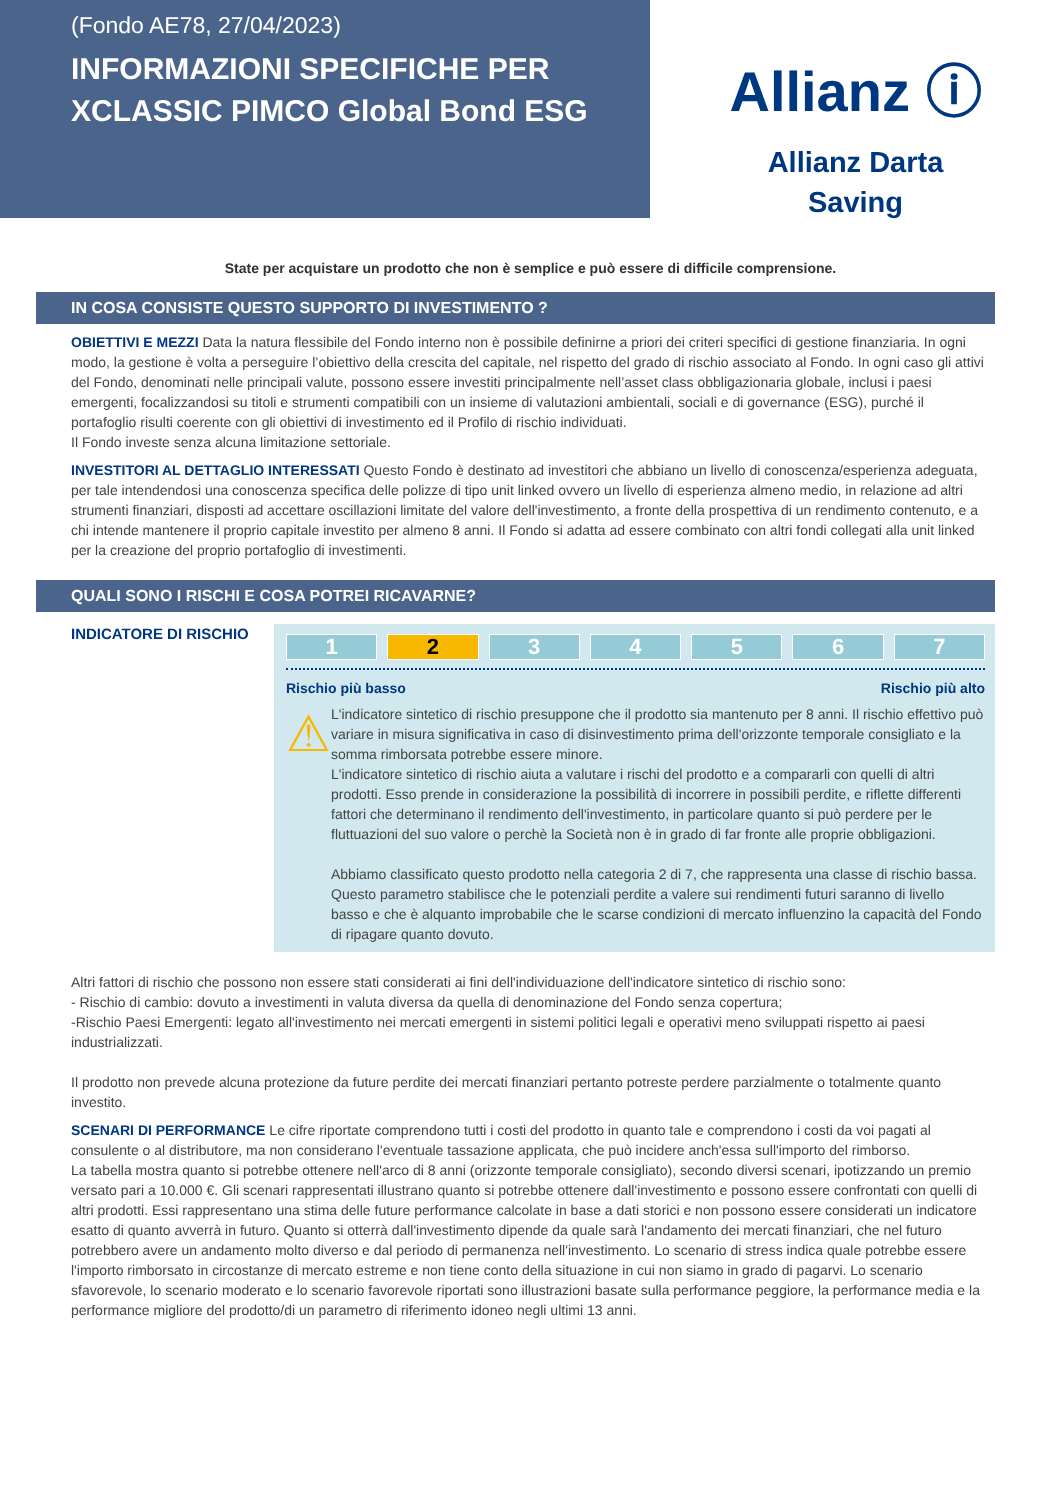(Fondo AE78, 27/04/2023)
INFORMAZIONI SPECIFICHE PER XCLASSIC PIMCO Global Bond ESG
Allianz ⓘ
Allianz Darta
Saving
State per acquistare un prodotto che non è semplice e può essere di difficile comprensione.
IN COSA CONSISTE QUESTO SUPPORTO DI INVESTIMENTO ?
OBIETTIVI E MEZZI Data la natura flessibile del Fondo interno non è possibile definirne a priori dei criteri specifici di gestione finanziaria. In ogni modo, la gestione è volta a perseguire l’obiettivo della crescita del capitale, nel rispetto del grado di rischio associato al Fondo. In ogni caso gli attivi del Fondo, denominati nelle principali valute, possono essere investiti principalmente nell’asset class obbligazionaria globale, inclusi i paesi emergenti, focalizzandosi su titoli e strumenti compatibili con un insieme di valutazioni ambientali, sociali e di governance (ESG), purché il portafoglio risulti coerente con gli obiettivi di investimento ed il Profilo di rischio individuati.
Il Fondo investe senza alcuna limitazione settoriale.
INVESTITORI AL DETTAGLIO INTERESSATI Questo Fondo è destinato ad investitori che abbiano un livello di conoscenza/esperienza adeguata, per tale intendendosi una conoscenza specifica delle polizze di tipo unit linked ovvero un livello di esperienza almeno medio, in relazione ad altri strumenti finanziari, disposti ad accettare oscillazioni limitate del valore dell'investimento, a fronte della prospettiva di un rendimento contenuto, e a chi intende mantenere il proprio capitale investito per almeno 8 anni. Il Fondo si adatta ad essere combinato con altri fondi collegati alla unit linked per la creazione del proprio portafoglio di investimenti.
QUALI SONO I RISCHI E COSA POTREI RICAVARNE?
INDICATORE DI RISCHIO
1 2 3 4 5 6 7
Rischio più basso Rischio più alto
⚠
L'indicatore sintetico di rischio presuppone che il prodotto sia mantenuto per 8 anni. Il rischio effettivo può variare in misura significativa in caso di disinvestimento prima dell'orizzonte temporale consigliato e la somma rimborsata potrebbe essere minore.
L'indicatore sintetico di rischio aiuta a valutare i rischi del prodotto e a compararli con quelli di altri prodotti. Esso prende in considerazione la possibilità di incorrere in possibili perdite, e riflette differenti fattori che determinano il rendimento dell'investimento, in particolare quanto si può perdere per le fluttuazioni del suo valore o perchè la Società non è in grado di far fronte alle proprie obbligazioni.
Abbiamo classificato questo prodotto nella categoria 2 di 7, che rappresenta una classe di rischio bassa. Questo parametro stabilisce che le potenziali perdite a valere sui rendimenti futuri saranno di livello basso e che è alquanto improbabile che le scarse condizioni di mercato influenzino la capacità del Fondo di ripagare quanto dovuto.
Altri fattori di rischio che possono non essere stati considerati ai fini dell'individuazione dell'indicatore sintetico di rischio sono:
- Rischio di cambio: dovuto a investimenti in valuta diversa da quella di denominazione del Fondo senza copertura;
-Rischio Paesi Emergenti: legato all'investimento nei mercati emergenti in sistemi politici legali e operativi meno sviluppati rispetto ai paesi industrializzati.
Il prodotto non prevede alcuna protezione da future perdite dei mercati finanziari pertanto potreste perdere parzialmente o totalmente quanto investito.
SCENARI DI PERFORMANCE Le cifre riportate comprendono tutti i costi del prodotto in quanto tale e comprendono i costi da voi pagati al consulente o al distributore, ma non considerano l'eventuale tassazione applicata, che può incidere anch'essa sull'importo del rimborso.
La tabella mostra quanto si potrebbe ottenere nell'arco di 8 anni (orizzonte temporale consigliato), secondo diversi scenari, ipotizzando un premio versato pari a 10.000 €. Gli scenari rappresentati illustrano quanto si potrebbe ottenere dall'investimento e possono essere confrontati con quelli di altri prodotti. Essi rappresentano una stima delle future performance calcolate in base a dati storici e non possono essere considerati un indicatore esatto di quanto avverrà in futuro. Quanto si otterrà dall'investimento dipende da quale sarà l'andamento dei mercati finanziari, che nel futuro potrebbero avere un andamento molto diverso e dal periodo di permanenza nell'investimento. Lo scenario di stress indica quale potrebbe essere l'importo rimborsato in circostanze di mercato estreme e non tiene conto della situazione in cui non siamo in grado di pagarvi. Lo scenario sfavorevole, lo scenario moderato e lo scenario favorevole riportati sono illustrazioni basate sulla performance peggiore, la performance media e la performance migliore del prodotto/di un parametro di riferimento idoneo negli ultimi 13 anni.